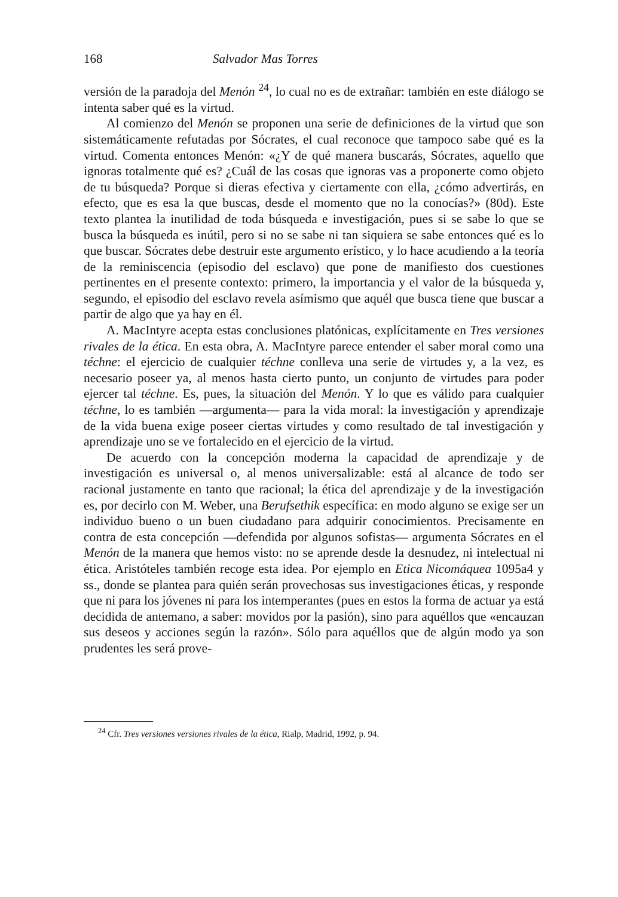168 Salvador Mas Torres
versión de la paradoja del Menón <sup>24</sup>, lo cual no es de extrañar: también en este diálogo se intenta saber qué es la virtud.
Al comienzo del Menón se proponen una serie de definiciones de la virtud que son sistemáticamente refutadas por Sócrates, el cual reconoce que tampoco sabe qué es la virtud. Comenta entonces Menón: «¿Y de qué manera buscarás, Sócrates, aquello que ignoras totalmente qué es? ¿Cuál de las cosas que ignoras vas a proponerte como objeto de tu búsqueda? Porque si dieras efectiva y ciertamente con ella, ¿cómo advertirás, en efecto, que es esa la que buscas, desde el momento que no la conocías?» (80d). Este texto plantea la inutilidad de toda búsqueda e investigación, pues si se sabe lo que se busca la búsqueda es inútil, pero si no se sabe ni tan siquiera se sabe entonces qué es lo que buscar. Sócrates debe destruir este argumento erístico, y lo hace acudiendo a la teoría de la reminiscencia (episodio del esclavo) que pone de manifiesto dos cuestiones pertinentes en el presente contexto: primero, la importancia y el valor de la búsqueda y, segundo, el episodio del esclavo revela asímismo que aquél que busca tiene que buscar a partir de algo que ya hay en él.
A. MacIntyre acepta estas conclusiones platónicas, explícitamente en Tres versiones rivales de la ética. En esta obra, A. MacIntyre parece entender el saber moral como una téchne: el ejercicio de cualquier téchne conlleva una serie de virtudes y, a la vez, es necesario poseer ya, al menos hasta cierto punto, un conjunto de virtudes para poder ejercer tal téchne. Es, pues, la situación del Menón. Y lo que es válido para cualquier téchne, lo es también —argumenta— para la vida moral: la investigación y aprendizaje de la vida buena exige poseer ciertas virtudes y como resultado de tal investigación y aprendizaje uno se ve fortalecido en el ejercicio de la virtud.
De acuerdo con la concepción moderna la capacidad de aprendizaje y de investigación es universal o, al menos universalizable: está al alcance de todo ser racional justamente en tanto que racional; la ética del aprendizaje y de la investigación es, por decirlo con M. Weber, una Berufsethik específica: en modo alguno se exige ser un individuo bueno o un buen ciudadano para adquirir conocimientos. Precisamente en contra de esta concepción —defendida por algunos sofistas— argumenta Sócrates en el Menón de la manera que hemos visto: no se aprende desde la desnudez, ni intelectual ni ética. Aristóteles también recoge esta idea. Por ejemplo en Etica Nicomáquea 1095a4 y ss., donde se plantea para quién serán provechosas sus investigaciones éticas, y responde que ni para los jóvenes ni para los intemperantes (pues en estos la forma de actuar ya está decidida de antemano, a saber: movidos por la pasión), sino para aquéllos que «encauzan sus deseos y acciones según la razón». Sólo para aquéllos que de algún modo ya son prudentes les será prove-
<sup>24</sup> Cfr. Tres versiones versiones rivales de la ética, Rialp, Madrid, 1992, p. 94.